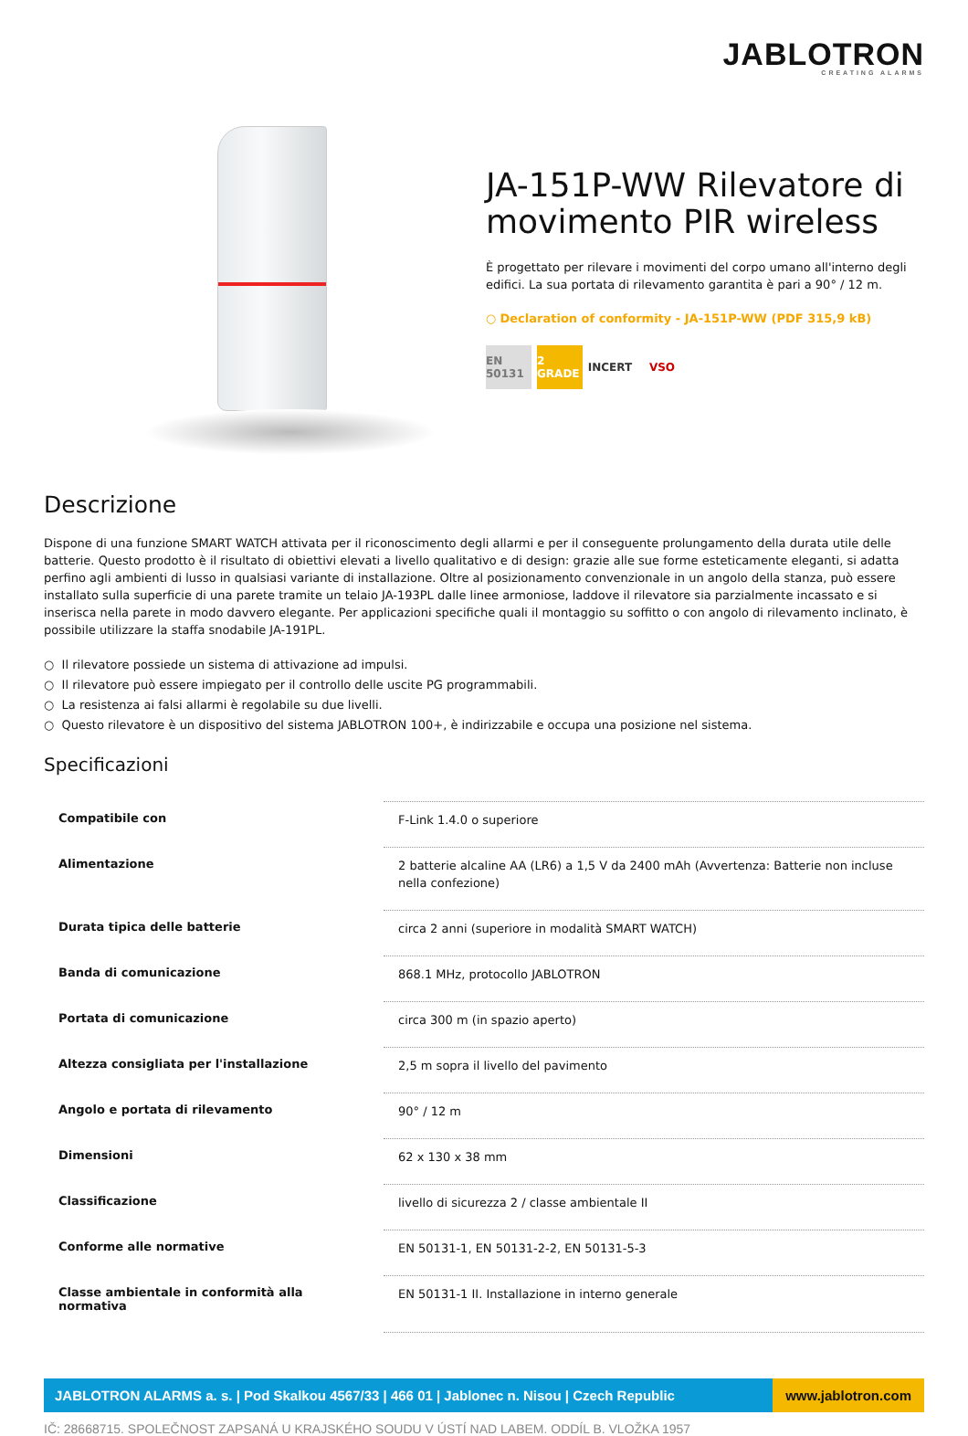JABLOTRON
CREATING ALARMS
JA-151P-WW Rilevatore di movimento PIR wireless
È progettato per rilevare i movimenti del corpo umano all'interno degli edifici. La sua portata di rilevamento garantita è pari a 90° / 12 m.
○ Declaration of conformity - JA-151P-WW (PDF 315,9 kB)
EN 50131
2 GRADE
INCERT VSO
Descrizione
Dispone di una funzione SMART WATCH attivata per il riconoscimento degli allarmi e per il conseguente prolungamento della durata utile delle batterie. Questo prodotto è il risultato di obiettivi elevati a livello qualitativo e di design: grazie alle sue forme esteticamente eleganti, si adatta perfino agli ambienti di lusso in qualsiasi variante di installazione. Oltre al posizionamento convenzionale in un angolo della stanza, può essere installato sulla superficie di una parete tramite un telaio JA-193PL dalle linee armoniose, laddove il rilevatore sia parzialmente incassato e si inserisca nella parete in modo davvero elegante. Per applicazioni specifiche quali il montaggio su soffitto o con angolo di rilevamento inclinato, è possibile utilizzare la staffa snodabile JA-191PL.
○ Il rilevatore possiede un sistema di attivazione ad impulsi.
○ Il rilevatore può essere impiegato per il controllo delle uscite PG programmabili.
○ La resistenza ai falsi allarmi è regolabile su due livelli.
○ Questo rilevatore è un dispositivo del sistema JABLOTRON 100+, è indirizzabile e occupa una posizione nel sistema.
Specificazioni
| Compatibile con | F-Link 1.4.0 o superiore |
| Alimentazione | 2 batterie alcaline AA (LR6) a 1,5 V da 2400 mAh (Avvertenza: Batterie non incluse nella confezione) |
| Durata tipica delle batterie | circa 2 anni (superiore in modalità SMART WATCH) |
| Banda di comunicazione | 868.1 MHz, protocollo JABLOTRON |
| Portata di comunicazione | circa 300 m (in spazio aperto) |
| Altezza consigliata per l'installazione | 2,5 m sopra il livello del pavimento |
| Angolo e portata di rilevamento | 90° / 12 m |
| Dimensioni | 62 x 130 x 38 mm |
| Classificazione | livello di sicurezza 2 / classe ambientale II |
| Conforme alle normative | EN 50131-1, EN 50131-2-2, EN 50131-5-3 |
| Classe ambientale in conformità alla normativa | EN 50131-1 II. Installazione in interno generale |
JABLOTRON ALARMS a. s. | Pod Skalkou 4567/33 | 466 01 | Jablonec n. Nisou | Czech Republic
www.jablotron.com
IČ: 28668715. SPOLEČNOST ZAPSANÁ U KRAJSKÉHO SOUDU V ÚSTÍ NAD LABEM. ODDÍL B. VLOŽKA 1957